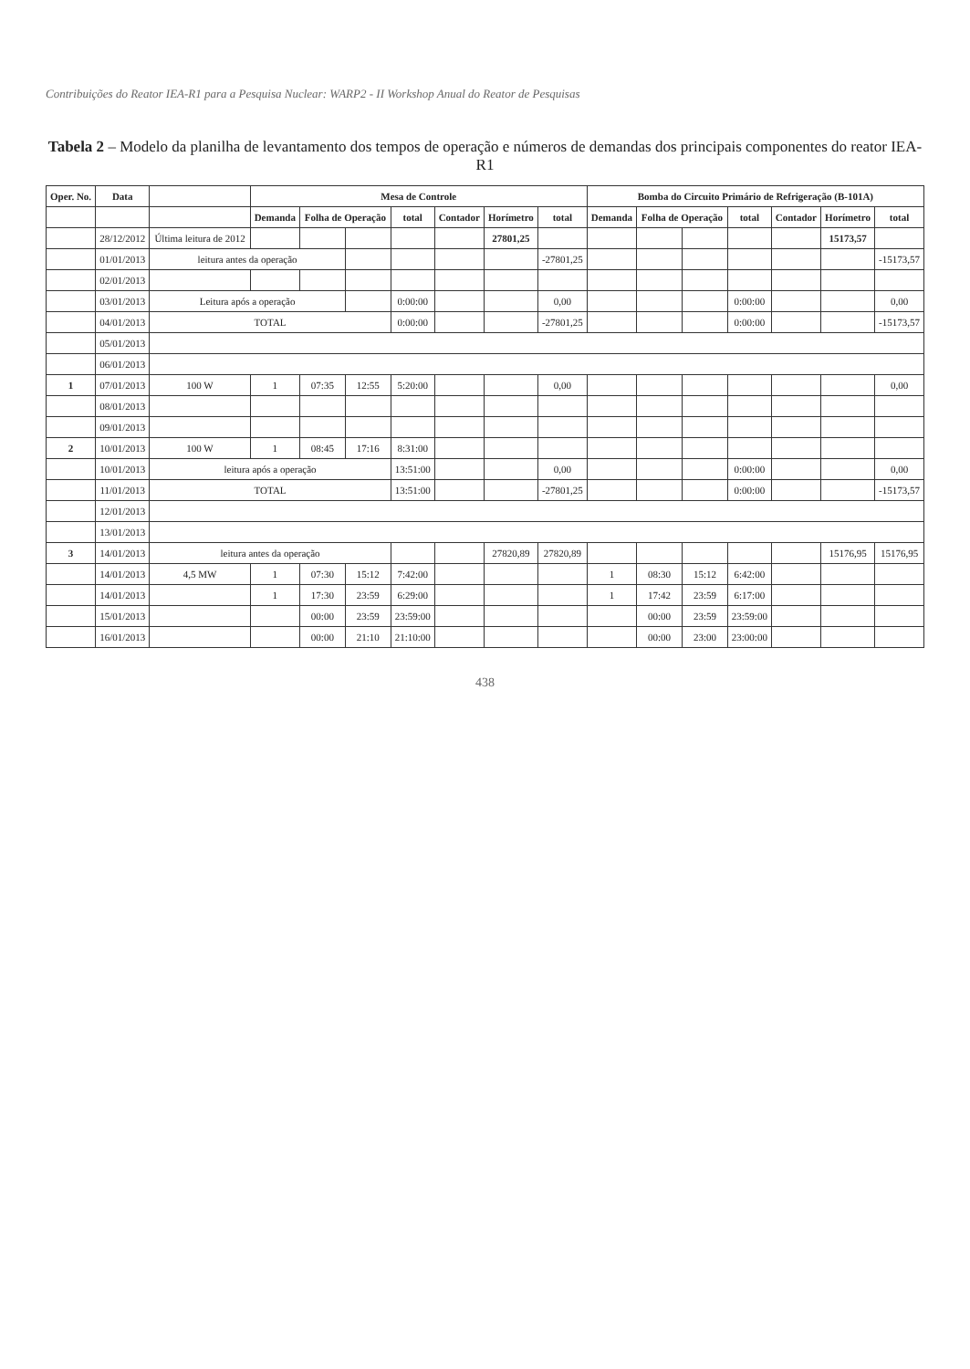Contribuições do Reator IEA-R1 para a Pesquisa Nuclear: WARP2 - II Workshop Anual do Reator de Pesquisas
Tabela 2 – Modelo da planilha de levantamento dos tempos de operação e números de demandas dos principais componentes do reator IEA-R1
| Oper. No. | Data | | Mesa de Controle | | | | | | | Bomba do Circuito Primário de Refrigeração (B-101A) | | | | | | |
| --- | --- | --- | --- | --- | --- | --- | --- | --- | --- | --- | --- | --- | --- | --- | --- | --- |
| | | | Demanda | Folha de Operação | | total | Contador | Horímetro | total | Demanda | Folha de Operação | | total | Contador | Horímetro | total |
| | 28/12/2012 | Última leitura de 2012 | | | | | | 27801,25 | | | | | | | 15173,57 | |
| | 01/01/2013 | leitura antes da operação | | | | | | | -27801,25 | | | | | | | -15173,57 |
| | 02/01/2013 | | | | | | | | | | | | | | | |
| | 03/01/2013 | Leitura após a operação | | | | 0:00:00 | | | 0,00 | | | | 0:00:00 | | | 0,00 |
| | 04/01/2013 | TOTAL | | | | 0:00:00 | | | -27801,25 | | | | 0:00:00 | | | -15173,57 |
| | 05/01/2013 | | | | | | | | | | | | | | | |
| | 06/01/2013 | | | | | | | | | | | | | | | |
| 1 | 07/01/2013 | 100 W | 1 | 07:35 | 12:55 | 5:20:00 | | | 0,00 | | | | | | | 0,00 |
| | 08/01/2013 | | | | | | | | | | | | | | | |
| | 09/01/2013 | | | | | | | | | | | | | | | |
| 2 | 10/01/2013 | 100 W | 1 | 08:45 | 17:16 | 8:31:00 | | | | | | | | | | |
| | 10/01/2013 | leitura após a operação | | | | 13:51:00 | | | 0,00 | | | | 0:00:00 | | | 0,00 |
| | 11/01/2013 | TOTAL | | | | 13:51:00 | | | -27801,25 | | | | 0:00:00 | | | -15173,57 |
| | 12/01/2013 | | | | | | | | | | | | | | | |
| | 13/01/2013 | | | | | | | | | | | | | | | |
| 3 | 14/01/2013 | leitura antes da operação | | | | | | 27820,89 | 27820,89 | | | | | | 15176,95 | 15176,95 |
| | 14/01/2013 | 4,5 MW | 1 | 07:30 | 15:12 | 7:42:00 | | | | 1 | 08:30 | 15:12 | 6:42:00 | | | |
| | 14/01/2013 | | 1 | 17:30 | 23:59 | 6:29:00 | | | | 1 | 17:42 | 23:59 | 6:17:00 | | | |
| | 15/01/2013 | | | 00:00 | 23:59 | 23:59:00 | | | | | 00:00 | 23:59 | 23:59:00 | | | |
| | 16/01/2013 | | | 00:00 | 21:10 | 21:10:00 | | | | | 00:00 | 23:00 | 23:00:00 | | | |
438